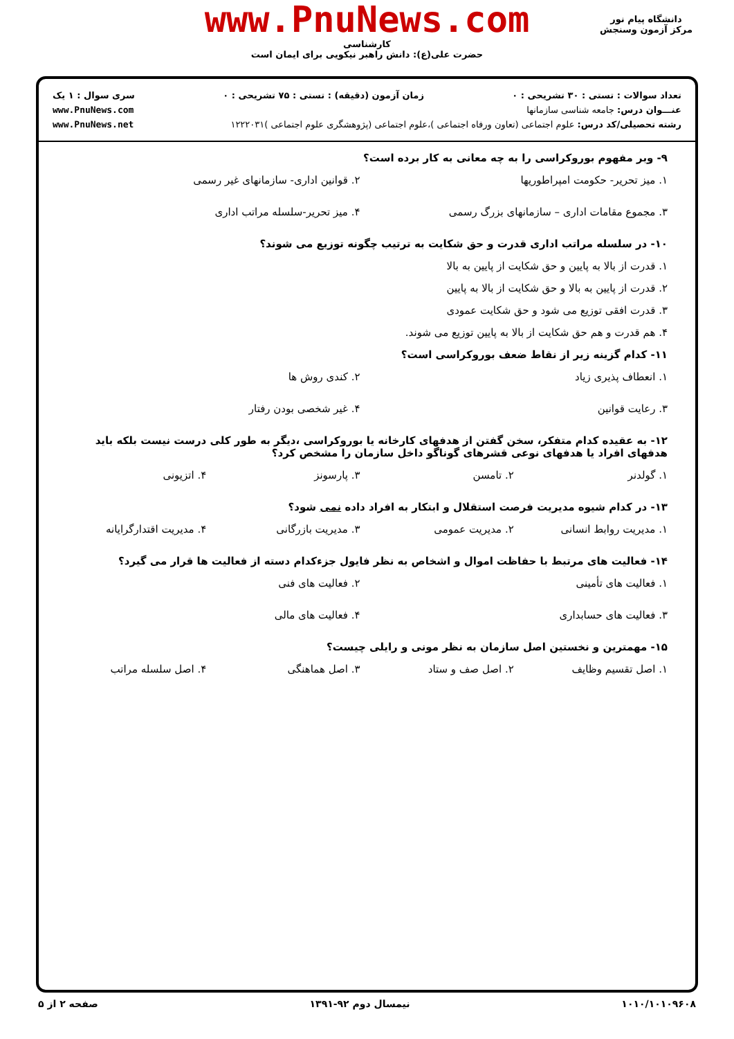www.PnuNews.com
کارشناسی
حضرت علی(ع): دانش راهبر نیکویی برای ایمان است
دانشگاه پیام نور
مرکز آزمون وسنجش
تعداد سوالات : تستی : ۳۰ تشریحی : ۰ زمان آزمون (دقیقه) : تستی : ۷۵ تشریحی : ۰ سری سوال : ۱ یک
عنـــوان درس: جامعه شناسی سازمانها www.PnuNews.com
رشته تحصیلی/کد درس: علوم اجتماعی (تعاون ورفاه اجتماعی )،علوم اجتماعی (پژوهشگری علوم اجتماعی )۱۲۲۲۰۳۱ www.PnuNews.net
۹- وبر مفهوم بوروکراسی را به چه معانی به کار برده است؟
۱. میز تحریر- حکومت امپراطوریها
۲. قوانین اداری- سازمانهای غیر رسمی
۳. مجموع مقامات اداری – سازمانهای بزرگ رسمی
۴. میز تحریر-سلسله مراتب اداری
۱۰- در سلسله مراتب اداری قدرت و حق شکایت به ترتیب چگونه توزیع می شوند؟
۱. قدرت از بالا به پایین و حق شکایت از پایین به بالا
۲. قدرت از پایین به بالا و حق شکایت از بالا به پایین
۳. قدرت افقی توزیع می شود و حق شکایت عمودی
۴. هم قدرت و هم حق شکایت از بالا به پایین توزیع می شوند.
۱۱- کدام گزینه زیر از نقاط ضعف بوروکراسی است؟
۱. انعطاف پذیری زیاد
۲. کندی روش ها
۳. رعایت قوانین
۴. غیر شخصی بودن رفتار
۱۲- به عقیده کدام متفکر، سخن گفتن از هدفهای کارخانه یا بوروکراسی ،دیگر به طور کلی درست نیست بلکه باید هدفهای افراد یا هدفهای نوعی قشرهای گوناگو داخل سازمان را مشخص کرد؟
۱. گولدنر
۲. تامسن
۳. پارسونز
۴. اتزیونی
۱۳- در کدام شیوه مدیریت فرصت استقلال و ابتکار به افراد داده نمی شود؟
۱. مدیریت روابط انسانی
۲. مدیریت عمومی
۳. مدیریت بازرگانی
۴. مدیریت اقتدارگرایانه
۱۴- فعالیت های مرتبط با حفاظت اموال و اشخاص به نظر فایول جزءکدام دسته از فعالیت ها قرار می گیرد؟
۱. فعالیت های تأمینی
۲. فعالیت های فنی
۳. فعالیت های حسابداری
۴. فعالیت های مالی
۱۵- مهمترین و نخستین اصل سازمان به نظر مونی و رایلی چیست؟
۱. اصل تقسیم وظایف
۲. اصل صف و ستاد
۳. اصل هماهنگی
۴. اصل سلسله مراتب
۱۰۱۰/۱۰۱۰۹۶۰۸ نیمسال دوم ۹۲-۱۳۹۱ صفحه ۲ از ۵